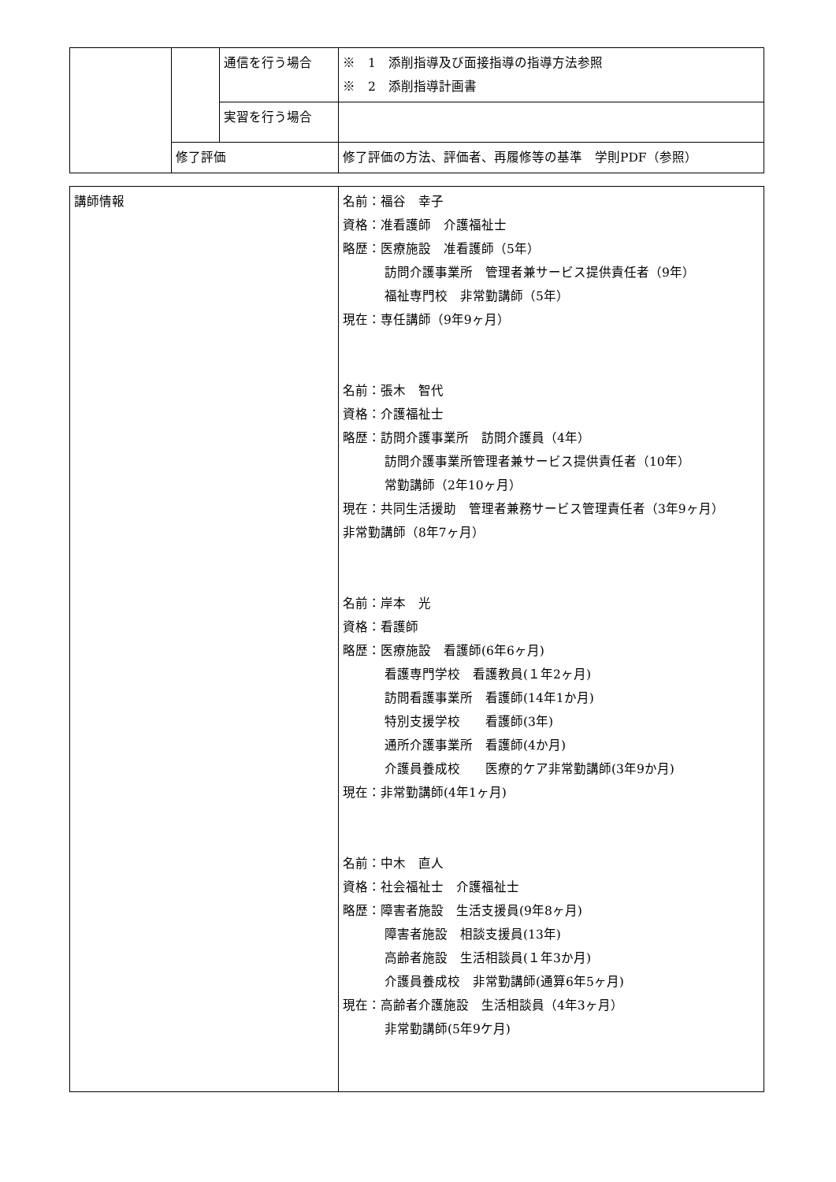| | | 通信を行う場合 | ※ 1 添削指導及び面接指導の指導方法参照 ※ 2 添削指導計画書 |
| | | 実習を行う場合 | |
| | 修了評価 | | 修了評価の方法、評価者、再履修等の基準 学則PDF（参照） |
| 講師情報 | 名前：福谷 幸子 資格：准看護師 介護福祉士 略歴：医療施設 准看護師（5年） 訪問介護事業所 管理者兼サービス提供責任者（9年） 福祉専門校 非常勤講師（5年） 現在：専任講師（9年9ヶ月） 名前：張木 智代 資格：介護福祉士 略歴：訪問介護事業所 訪問介護員（4年） 訪問介護事業所管理者兼サービス提供責任者（10年） 常勤講師（2年10ヶ月） 現在：共同生活援助 管理者兼務サービス管理責任者（3年9ヶ月） 非常勤講師（8年7ヶ月） 名前：岸本 光 資格：看護師 略歴：医療施設 看護師(6年6ヶ月) 看護専門学校 看護教員(１年2ヶ月) 訪問看護事業所 看護師(14年1か月) 特別支援学校 看護師(3年) 通所介護事業所 看護師(4か月) 介護員養成校 医療的ケア非常勤講師(3年9か月) 現在：非常勤講師(4年1ヶ月) 名前：中木 直人 資格：社会福祉士 介護福祉士 略歴：障害者施設 生活支援員(9年8ヶ月) 障害者施設 相談支援員(13年) 高齢者施設 生活相談員(１年3か月) 介護員養成校 非常勤講師(通算6年5ヶ月) 現在：高齢者介護施設 生活相談員（4年3ヶ月） 非常勤講師(5年9ケ月) |